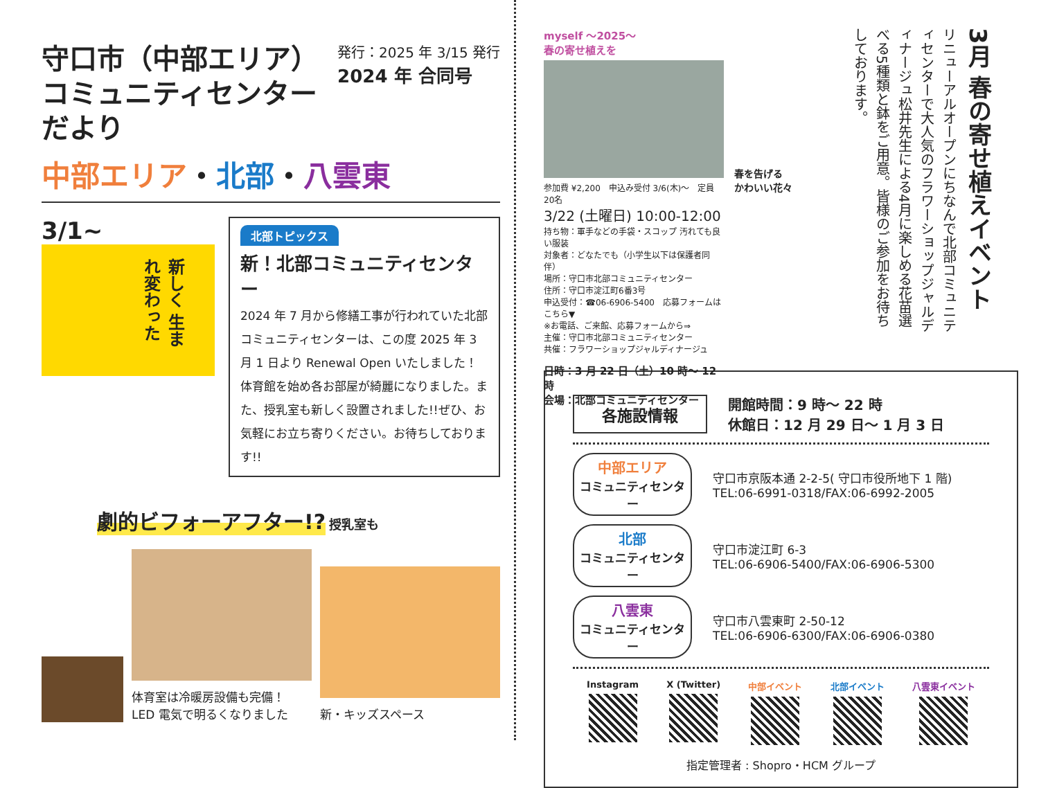発行：2025 年 3/15 発行
2024 年 合同号
守口市（中部エリア）
コミュニティセンターだより
中部エリア・北部・八雲東
3/1~
新しく 生まれ変わった
北部トピックス
新！北部コミュニティセンター
2024 年 7 月から修繕工事が行われていた北部コミュニティセンターは、この度 2025 年 3 月 1 日より Renewal Open いたしました！体育館を始め各お部屋が綺麗になりました。また、授乳室も新しく設置されました!!ぜひ、お気軽にお立ち寄りください。お待ちしております!!
劇的ビフォーアフター!?
授乳室も
体育室は冷暖房設備も完備！
LED 電気で明るくなりました
新・キッズスペース
myself ～2025～
春の寄せ植えを
参加費 ¥2,200　申込み受付 3/6(木)～　定員 20名
3/22 (土曜日) 10:00-12:00
持ち物：軍手などの手袋・スコップ 汚れても良い服装
対象者：どなたでも（小学生以下は保護者同伴）
場所：守口市北部コミュニティセンター
住所：守口市淀江町6番3号
申込受付：☎06-6906-5400　応募フォームはこちら▼
※お電話、ご来館、応募フォームから⇒
主催：守口市北部コミュニティセンター
共催：フラワーショップジャルディナージュ
日時：3 月 22 日（土）10 時～ 12 時
会場：北部コミュニティセンター
春を告げる
かわいい花々
3月 春の寄せ植えイベント
リニューアルオープンにちなんで北部コミュニティセンターで大人気のフラワーショップジャルディナージュ松井先生による4月に楽しめる花苗選べる5種類と鉢をご用意。皆様のご参加をお待ちしております。
各施設情報
開館時間：9 時～ 22 時
休館日：12 月 29 日～ 1 月 3 日
中部エリア
コミュニティセンター
守口市京阪本通 2-2-5( 守口市役所地下 1 階)
TEL:06-6991-0318/FAX:06-6992-2005
北部
コミュニティセンター
守口市淀江町 6-3
TEL:06-6906-5400/FAX:06-6906-5300
八雲東
コミュニティセンター
守口市八雲東町 2-50-12
TEL:06-6906-6300/FAX:06-6906-0380
Instagram X (Twitter) 中部イベント 北部イベント 八雲東イベント
指定管理者 : Shopro・HCM グループ